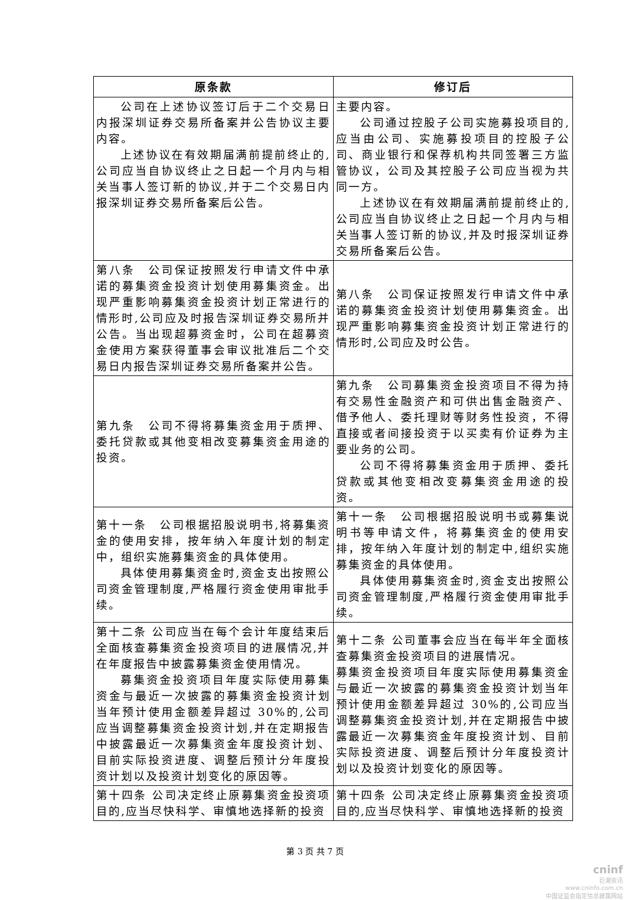| 原条款 | 修订后 |
| --- | --- |
| 公司在上述协议签订后于二个交易日内报深圳证券交易所备案并公告协议主要内容。 上述协议在有效期届满前提前终止的,公司应当自协议终止之日起一个月内与相关当事人签订新的协议,并于二个交易日内报深圳证券交易所备案后公告。 | 主要内容。 公司通过控股子公司实施募投项目的,应当由公司、实施募投项目的控股子公司、商业银行和保荐机构共同签署三方监管协议，公司及其控股子公司应当视为共同一方。 上述协议在有效期届满前提前终止的,公司应当自协议终止之日起一个月内与相关当事人签订新的协议,并及时报深圳证券交易所备案后公告。 |
| 第八条 公司保证按照发行申请文件中承诺的募集资金投资计划使用募集资金。出现严重影响募集资金投资计划正常进行的情形时,公司应及时报告深圳证券交易所并公告。当出现超募资金时，公司在超募资金使用方案获得董事会审议批准后二个交易日内报告深圳证券交易所备案并公告。 | 第八条 公司保证按照发行申请文件中承诺的募集资金投资计划使用募集资金。出现严重影响募集资金投资计划正常进行的情形时,公司应及时公告。 |
| 第九条 公司不得将募集资金用于质押、委托贷款或其他变相改变募集资金用途的投资。 | 第九条 公司募集资金投资项目不得为持有交易性金融资产和可供出售金融资产、借予他人、委托理财等财务性投资，不得直接或者间接投资于以买卖有价证券为主要业务的公司。 公司不得将募集资金用于质押、委托贷款或其他变相改变募集资金用途的投资。 |
| 第十一条 公司根据招股说明书,将募集资金的使用安排，按年纳入年度计划的制定中，组织实施募集资金的具体使用。 具体使用募集资金时,资金支出按照公司资金管理制度,严格履行资金使用审批手续。 | 第十一条 公司根据招股说明书或募集说明书等申请文件，将募集资金的使用安排，按年纳入年度计划的制定中,组织实施募集资金的具体使用。 具体使用募集资金时,资金支出按照公司资金管理制度,严格履行资金使用审批手续。 |
| 第十二条 公司应当在每个会计年度结束后全面核查募集资金投资项目的进展情况,并在年度报告中披露募集资金使用情况。 募集资金投资项目年度实际使用募集资金与最近一次披露的募集资金投资计划当年预计使用金额差异超过 30%的,公司应当调整募集资金投资计划,并在定期报告中披露最近一次募集资金年度投资计划、目前实际投资进度、调整后预计分年度投资计划以及投资计划变化的原因等。 | 第十二条 公司董事会应当在每半年全面核查募集资金投资项目的进展情况。 募集资金投资项目年度实际使用募集资金与最近一次披露的募集资金投资计划当年预计使用金额差异超过 30%的,公司应当调整募集资金投资计划,并在定期报告中披露最近一次募集资金年度投资计划、目前实际投资进度、调整后预计分年度投资计划以及投资计划变化的原因等。 |
| 第十四条 公司决定终止原募集资金投资项目的,应当尽快科学、审慎地选择新的投资 | 第十四条 公司决定终止原募集资金投资项目的,应当尽快科学、审慎地选择新的投资 |
第 3 页 共 7 页
cninf
巨潮资讯
www.cninfo.com.cn
中国证监会指定信息披露网站